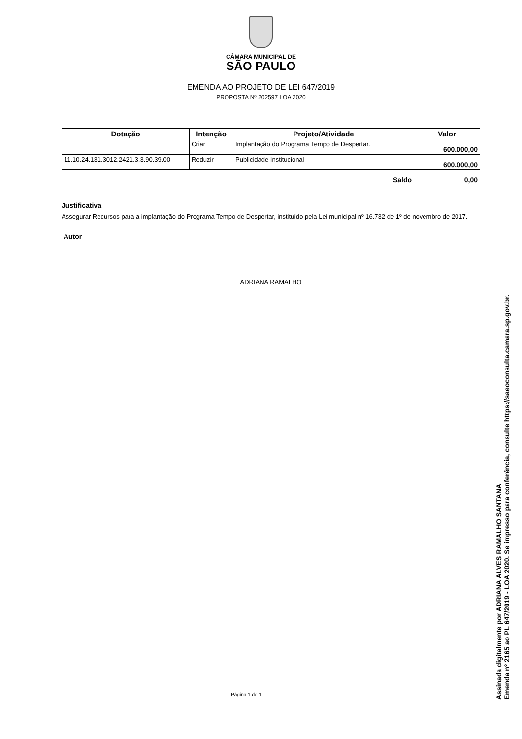CÂMARA MUNICIPAL DE
SÃO PAULO
EMENDA AO PROJETO DE LEI 647/2019
PROPOSTA Nº 202597 LOA 2020
| Dotação | Intenção | Projeto/Atividade | Valor |
| --- | --- | --- | --- |
| | Criar | Implantação do Programa Tempo de Despertar. | 600.000,00 |
| 11.10.24.131.3012.2421.3.3.90.39.00 | Reduzir | Publicidade Institucional | 600.000,00 |
| Saldo | | | 0,00 |
Justificativa
Assegurar Recursos para a implantação do Programa Tempo de Despertar, instituído pela Lei municipal nº 16.732 de 1º de novembro de 2017.
Autor
ADRIANA RAMALHO
Página 1 de 1
Assinada digitalmente por ADRIANA ALVES RAMALHO SANTANA
Emenda nº 2165 ao PL 647/2019 - LOA 2020. Se impresso para conferência, consulte https://saeoconsulta.camara.sp.gov.br.